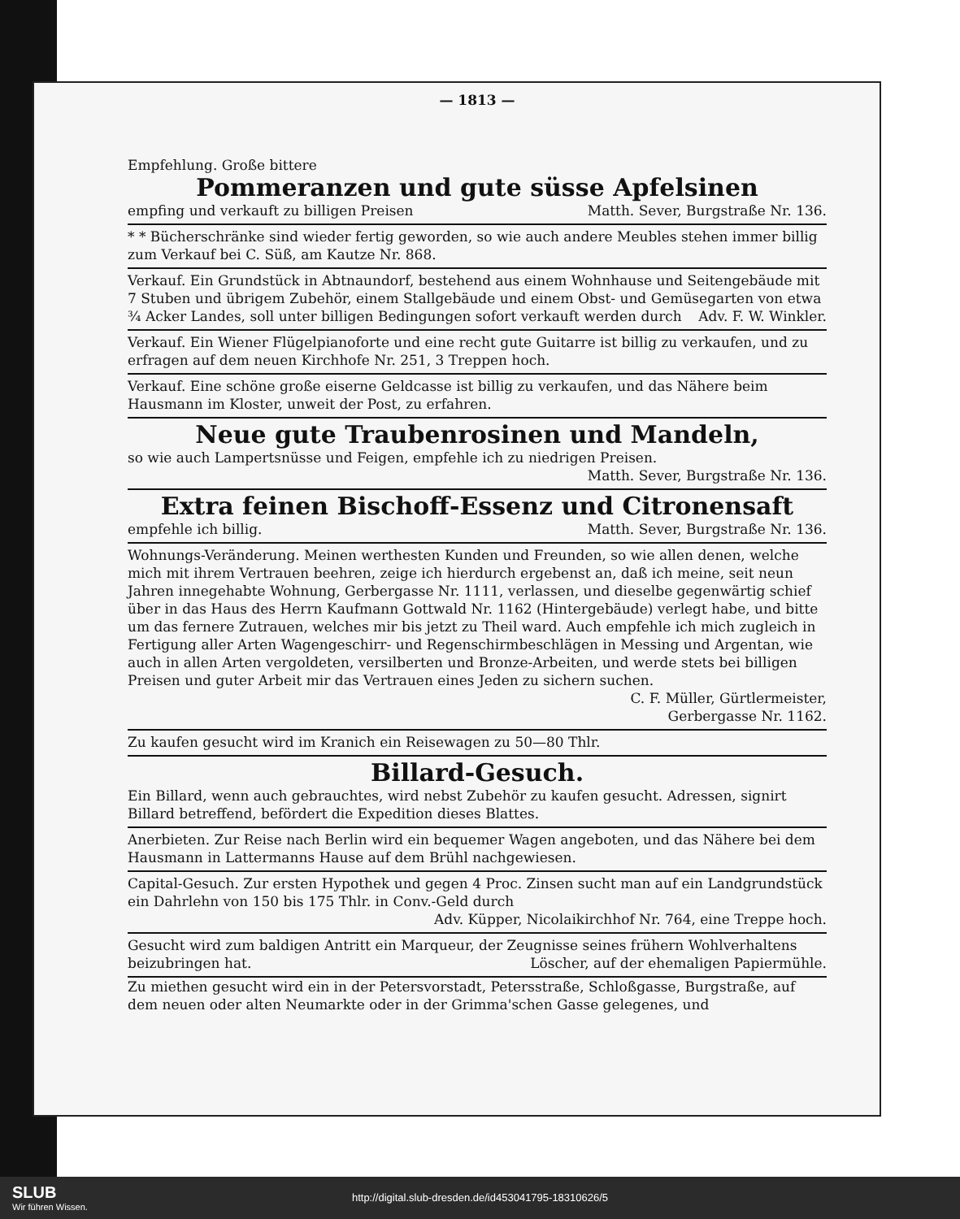— 1813 —
Empfehlung. Große bittere
Pommeranzen und gute süsse Apfelsinen
empfing und verkauft zu billigen Preisen Matth. Sever, Burgstraße Nr. 136.
* * Bücherschränke sind wieder fertig geworden, so wie auch andere Meubles stehen immer billig zum Verkauf bei C. Süß, am Kautze Nr. 868.
Verkauf. Ein Grundstück in Abtnaundorf, bestehend aus einem Wohnhause und Seitengebäude mit 7 Stuben und übrigem Zubehör, einem Stallgebäude und einem Obst- und Gemüsegarten von etwa ¾ Acker Landes, soll unter billigen Bedingungen sofort verkauft werden durch Adv. F. W. Winkler.
Verkauf. Ein Wiener Flügelpianoforte und eine recht gute Guitarre ist billig zu verkaufen, und zu erfragen auf dem neuen Kirchhofe Nr. 251, 3 Treppen hoch.
Verkauf. Eine schöne große eiserne Geldcasse ist billig zu verkaufen, und das Nähere beim Hausmann im Kloster, unweit der Post, zu erfahren.
Neue gute Traubenrosinen und Mandeln,
so wie auch Lampertsnüsse und Feigen, empfehle ich zu niedrigen Preisen.
Matth. Sever, Burgstraße Nr. 136.
Extra feinen Bischoff-Essenz und Citronensaft
empfehle ich billig. Matth. Sever, Burgstraße Nr. 136.
Wohnungs-Veränderung. Meinen werthesten Kunden und Freunden, so wie allen denen, welche mich mit ihrem Vertrauen beehren, zeige ich hierdurch ergebenst an, daß ich meine, seit neun Jahren innegehabte Wohnung, Gerbergasse Nr. 1111, verlassen, und dieselbe gegenwärtig schief über in das Haus des Herrn Kaufmann Gottwald Nr. 1162 (Hintergebäude) verlegt habe, und bitte um das fernere Zutrauen, welches mir bis jetzt zu Theil ward. Auch empfehle ich mich zugleich in Fertigung aller Arten Wagengeschirr- und Regenschirmbeschlägen in Messing und Argentan, wie auch in allen Arten vergoldeten, versilberten und Bronze-Arbeiten, und werde stets bei billigen Preisen und guter Arbeit mir das Vertrauen eines Jeden zu sichern suchen.
C. F. Müller, Gürtlermeister,
Gerbergasse Nr. 1162.
Zu kaufen gesucht wird im Kranich ein Reisewagen zu 50—80 Thlr.
Billard-Gesuch.
Ein Billard, wenn auch gebrauchtes, wird nebst Zubehör zu kaufen gesucht. Adressen, signirt Billard betreffend, befördert die Expedition dieses Blattes.
Anerbieten. Zur Reise nach Berlin wird ein bequemer Wagen angeboten, und das Nähere bei dem Hausmann in Lattermanns Hause auf dem Brühl nachgewiesen.
Capital-Gesuch. Zur ersten Hypothek und gegen 4 Proc. Zinsen sucht man auf ein Landgrundstück ein Dahrlehn von 150 bis 175 Thlr. in Conv.-Geld durch
Adv. Küpper, Nicolaikirchhof Nr. 764, eine Treppe hoch.
Gesucht wird zum baldigen Antritt ein Marqueur, der Zeugnisse seines frühern Wohlverhaltens beizubringen hat. Löscher, auf der ehemaligen Papiermühle.
Zu miethen gesucht wird ein in der Petersvorstadt, Petersstraße, Schloßgasse, Burgstraße, auf dem neuen oder alten Neumarkte oder in der Grimma'schen Gasse gelegenes, und
SLUB
Wir führen Wissen.
http://digital.slub-dresden.de/id453041795-18310626/5